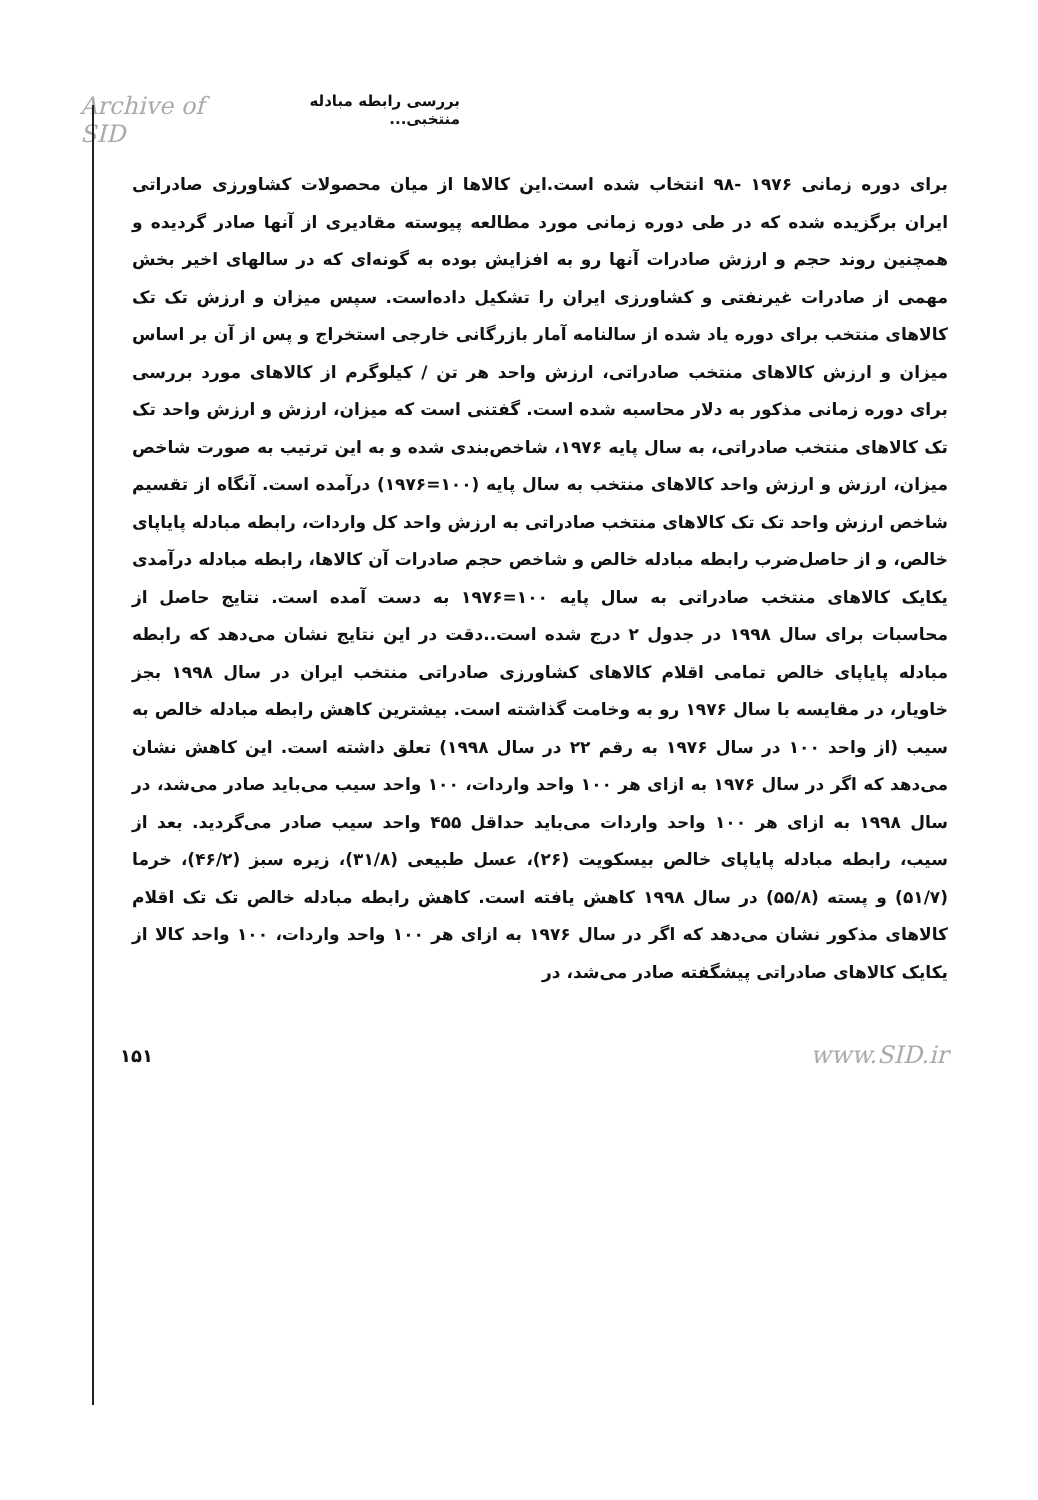Archive of SID بررسی رابطه مبادله منتخبی...
برای دوره زمانی ۱۹۷۶ -۹۸ انتخاب شده است.این کالاها از میان محصولات کشاورزی صادراتی ایران برگزیده شده که در طی دوره زمانی مورد مطالعه پیوسته مقادیری از آنها صادر گردیده و همچنین روند حجم و ارزش صادرات آنها رو به افزایش بوده به گونه‌ای که در سالهای اخیر بخش مهمی از صادرات غیرنفتی و کشاورزی ایران را تشکیل داده‌است. سپس میزان و ارزش تک تک کالاهای منتخب برای دوره یاد شده از سالنامه آمار بازرگانی خارجی استخراج و پس از آن بر اساس میزان و ارزش کالاهای منتخب صادراتی، ارزش واحد هر تن / کیلوگرم از کالاهای مورد بررسی برای دوره زمانی مذکور به دلار محاسبه شده است. گفتنی است که میزان، ارزش و ارزش واحد تک تک کالاهای منتخب صادراتی، به سال پایه ۱۹۷۶، شاخص‌بندی شده و به این ترتیب به صورت شاخص میزان، ارزش و ارزش واحد کالاهای منتخب به سال پایه (۱۰۰=۱۹۷۶) درآمده است. آنگاه از تقسیم شاخص ارزش واحد تک تک کالاهای منتخب صادراتی به ارزش واحد کل واردات، رابطه مبادله پایاپای خالص، و از حاصل‌ضرب رابطه مبادله خالص و شاخص حجم صادرات آن کالاها، رابطه مبادله درآمدی یکایک کالاهای منتخب صادراتی به سال پایه ۱۰۰=۱۹۷۶ به دست آمده است. نتایج حاصل از محاسبات برای سال ۱۹۹۸ در جدول ۲ درج شده است..دقت در این نتایج نشان می‌دهد که رابطه مبادله پایاپای خالص تمامی اقلام کالاهای کشاورزی صادراتی منتخب ایران در سال ۱۹۹۸ بجز خاویار، در مقایسه با سال ۱۹۷۶ رو به وخامت گذاشته است. بیشترین کاهش رابطه مبادله خالص به سیب (از واحد ۱۰۰ در سال ۱۹۷۶ به رقم ۲۲ در سال ۱۹۹۸) تعلق داشته است. این کاهش نشان می‌دهد که اگر در سال ۱۹۷۶ به ازای هر ۱۰۰ واحد واردات، ۱۰۰ واحد سیب می‌باید صادر می‌شد، در سال ۱۹۹۸ به ازای هر ۱۰۰ واحد واردات می‌باید حداقل ۴۵۵ واحد سیب صادر می‌گردید. بعد از سیب، رابطه مبادله پایاپای خالص بیسکویت (۲۶)، عسل طبیعی (۳۱/۸)، زیره سبز (۴۶/۲)، خرما (۵۱/۷) و پسته (۵۵/۸) در سال ۱۹۹۸ کاهش یافته است. کاهش رابطه مبادله خالص تک تک اقلام کالاهای مذکور نشان می‌دهد که اگر در سال ۱۹۷۶ به ازای هر ۱۰۰ واحد واردات، ۱۰۰ واحد کالا از یکایک کالاهای صادراتی پیشگفته صادر می‌شد، در
۱۵۱ www.SID.ir